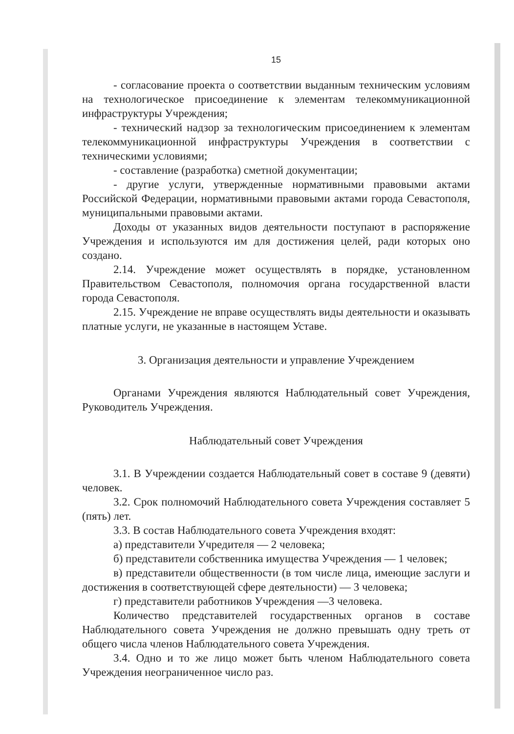15
- согласование проекта о соответствии выданным техническим условиям на технологическое присоединение к элементам телекоммуникационной инфраструктуры Учреждения;
- технический надзор за технологическим присоединением к элементам телекоммуникационной инфраструктуры Учреждения в соответствии с техническими условиями;
- составление (разработка) сметной документации;
- другие услуги, утвержденные нормативными правовыми актами Российской Федерации, нормативными правовыми актами города Севастополя, муниципальными правовыми актами.
Доходы от указанных видов деятельности поступают в распоряжение Учреждения и используются им для достижения целей, ради которых оно создано.
2.14. Учреждение может осуществлять в порядке, установленном Правительством Севастополя, полномочия органа государственной власти города Севастополя.
2.15. Учреждение не вправе осуществлять виды деятельности и оказывать платные услуги, не указанные в настоящем Уставе.
3. Организация деятельности и управление Учреждением
Органами Учреждения являются Наблюдательный совет Учреждения, Руководитель Учреждения.
Наблюдательный совет Учреждения
3.1. В Учреждении создается Наблюдательный совет в составе 9 (девяти) человек.
3.2. Срок полномочий Наблюдательного совета Учреждения составляет 5 (пять) лет.
3.3. В состав Наблюдательного совета Учреждения входят:
а) представители Учредителя — 2 человека;
б) представители собственника имущества Учреждения — 1 человек;
в) представители общественности (в том числе лица, имеющие заслуги и достижения в соответствующей сфере деятельности) — 3 человека;
г) представители работников Учреждения —3 человека.
Количество представителей государственных органов в составе Наблюдательного совета Учреждения не должно превышать одну треть от общего числа членов Наблюдательного совета Учреждения.
3.4. Одно и то же лицо может быть членом Наблюдательного совета Учреждения неограниченное число раз.